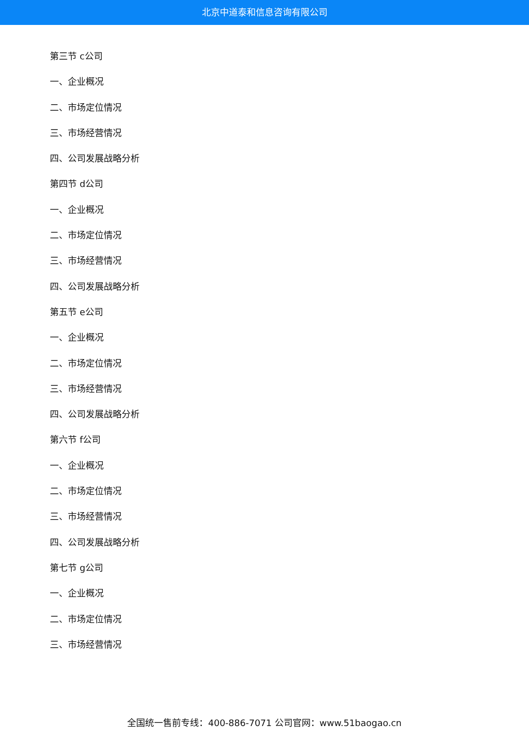北京中道泰和信息咨询有限公司
第三节 c公司
一、企业概况
二、市场定位情况
三、市场经营情况
四、公司发展战略分析
第四节 d公司
一、企业概况
二、市场定位情况
三、市场经营情况
四、公司发展战略分析
第五节 e公司
一、企业概况
二、市场定位情况
三、市场经营情况
四、公司发展战略分析
第六节 f公司
一、企业概况
二、市场定位情况
三、市场经营情况
四、公司发展战略分析
第七节 g公司
一、企业概况
二、市场定位情况
三、市场经营情况
全国统一售前专线：400-886-7071 公司官网：www.51baogao.cn